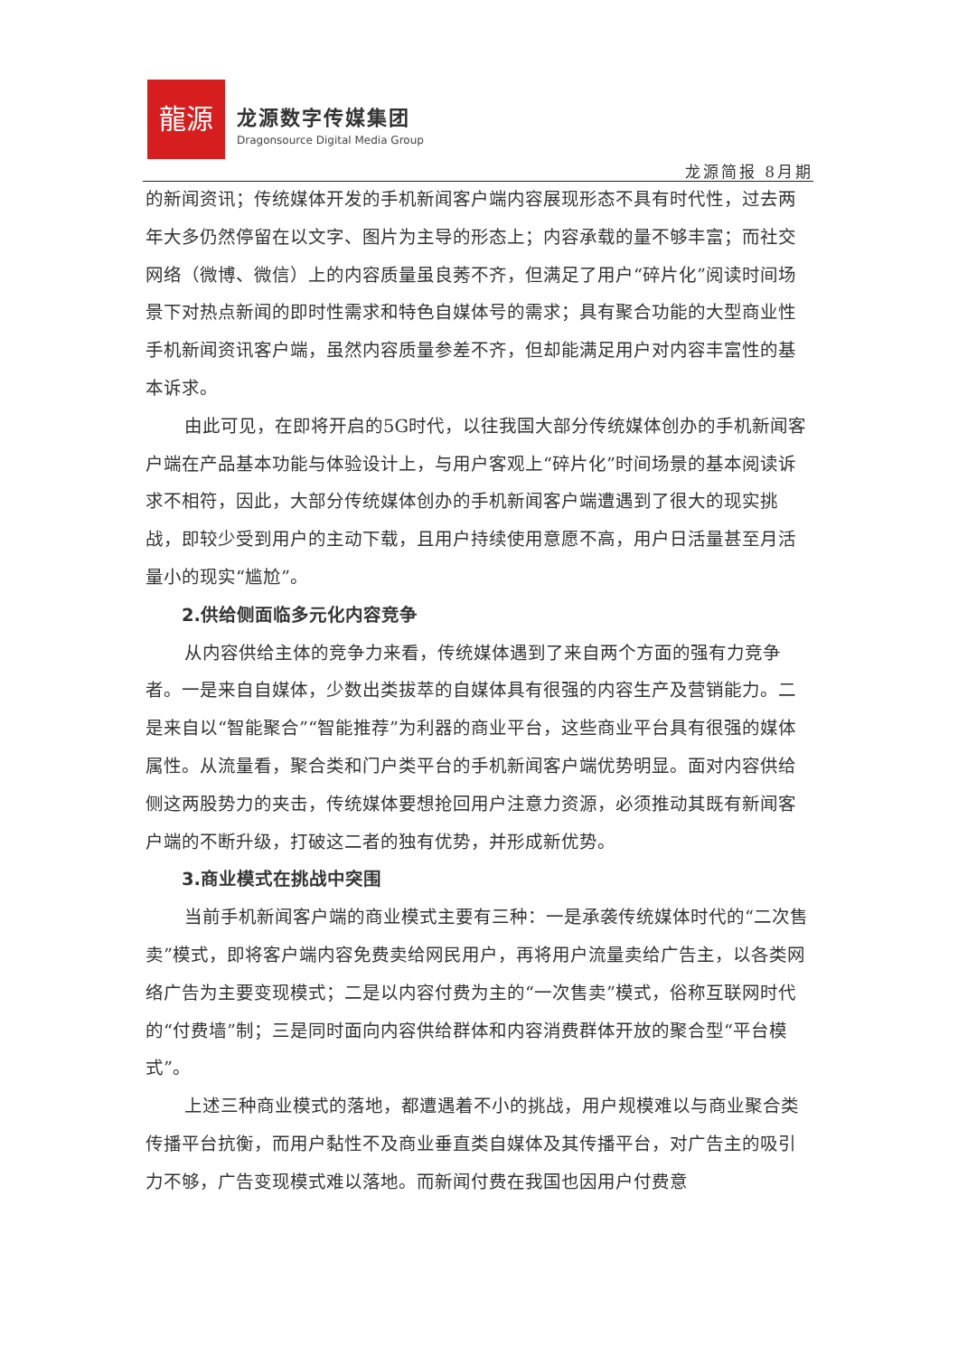龍源
龙源数字传媒集团
Dragonsource Digital Media Group
龙源简报 8月期
的新闻资讯；传统媒体开发的手机新闻客户端内容展现形态不具有时代性，过去两年大多仍然停留在以文字、图片为主导的形态上；内容承载的量不够丰富；而社交网络（微博、微信）上的内容质量虽良莠不齐，但满足了用户“碎片化”阅读时间场景下对热点新闻的即时性需求和特色自媒体号的需求；具有聚合功能的大型商业性手机新闻资讯客户端，虽然内容质量参差不齐，但却能满足用户对内容丰富性的基本诉求。
由此可见，在即将开启的5G时代，以往我国大部分传统媒体创办的手机新闻客户端在产品基本功能与体验设计上，与用户客观上“碎片化”时间场景的基本阅读诉求不相符，因此，大部分传统媒体创办的手机新闻客户端遭遇到了很大的现实挑战，即较少受到用户的主动下载，且用户持续使用意愿不高，用户日活量甚至月活量小的现实“尴尬”。
2.供给侧面临多元化内容竞争
从内容供给主体的竞争力来看，传统媒体遇到了来自两个方面的强有力竞争者。一是来自自媒体，少数出类拔萃的自媒体具有很强的内容生产及营销能力。二是来自以“智能聚合”“智能推荐”为利器的商业平台，这些商业平台具有很强的媒体属性。从流量看，聚合类和门户类平台的手机新闻客户端优势明显。面对内容供给侧这两股势力的夹击，传统媒体要想抢回用户注意力资源，必须推动其既有新闻客户端的不断升级，打破这二者的独有优势，并形成新优势。
3.商业模式在挑战中突围
当前手机新闻客户端的商业模式主要有三种：一是承袭传统媒体时代的“二次售卖”模式，即将客户端内容免费卖给网民用户，再将用户流量卖给广告主，以各类网络广告为主要变现模式；二是以内容付费为主的“一次售卖”模式，俗称互联网时代的“付费墙”制；三是同时面向内容供给群体和内容消费群体开放的聚合型“平台模式”。
上述三种商业模式的落地，都遭遇着不小的挑战，用户规模难以与商业聚合类传播平台抗衡，而用户黏性不及商业垂直类自媒体及其传播平台，对广告主的吸引力不够，广告变现模式难以落地。而新闻付费在我国也因用户付费意